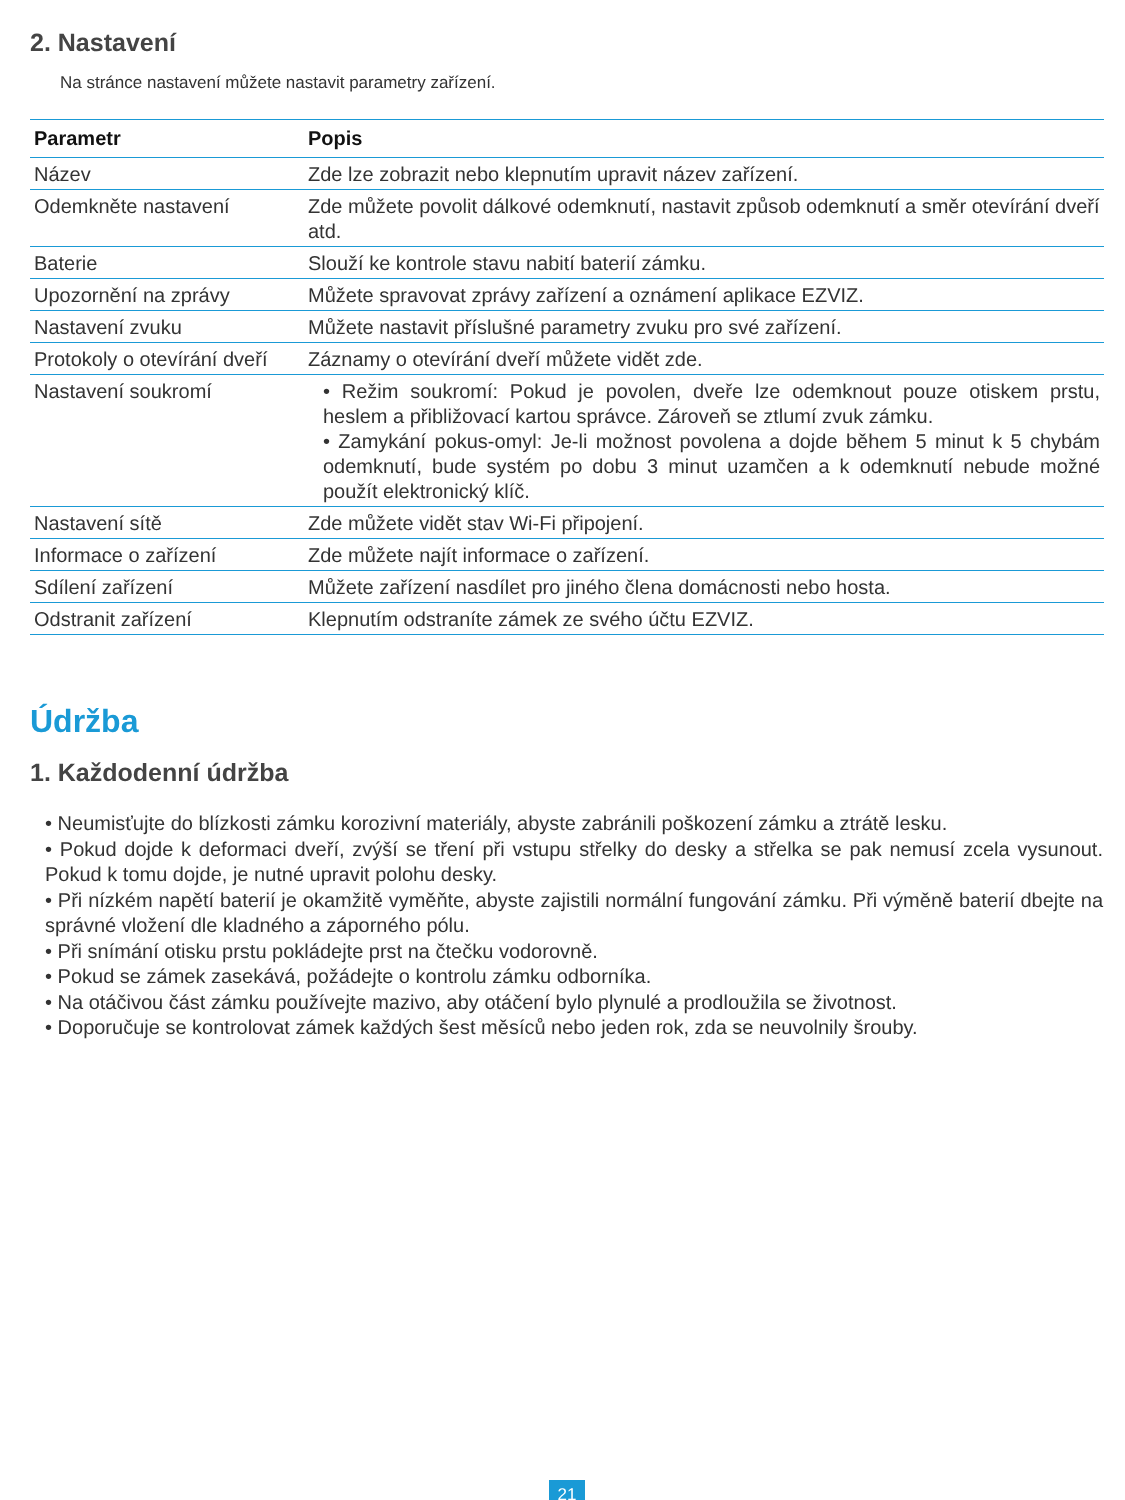2. Nastavení
Na stránce nastavení můžete nastavit parametry zařízení.
| Parametr | Popis |
| --- | --- |
| Název | Zde lze zobrazit nebo klepnutím upravit název zařízení. |
| Odemkněte nastavení | Zde můžete povolit dálkové odemknutí, nastavit způsob odemknutí a směr otevírání dveří atd. |
| Baterie | Slouží ke kontrole stavu nabití baterií zámku. |
| Upozornění na zprávy | Můžete spravovat zprávy zařízení a oznámení aplikace EZVIZ. |
| Nastavení zvuku | Můžete nastavit příslušné parametry zvuku pro své zařízení. |
| Protokoly o otevírání dveří | Záznamy o otevírání dveří můžete vidět zde. |
| Nastavení soukromí | • Režim soukromí: Pokud je povolen, dveře lze odemknout pouze otiskem prstu, heslem a přibližovací kartou správce. Zároveň se ztlumí zvuk zámku. • Zamykání pokus-omyl: Je-li možnost povolena a dojde během 5 minut k 5 chybám odemknutí, bude systém po dobu 3 minut uzamčen a k odemknutí nebude možné použít elektronický klíč. |
| Nastavení sítě | Zde můžete vidět stav Wi-Fi připojení. |
| Informace o zařízení | Zde můžete najít informace o zařízení. |
| Sdílení zařízení | Můžete zařízení nasdílet pro jiného člena domácnosti nebo hosta. |
| Odstranit zařízení | Klepnutím odstraníte zámek ze svého účtu EZVIZ. |
Údržba
1. Každodenní údržba
• Neumisťujte do blízkosti zámku korozivní materiály, abyste zabránili poškození zámku a ztrátě lesku.
• Pokud dojde k deformaci dveří, zvýší se tření při vstupu střelky do desky a střelka se pak nemusí zcela vysunout. Pokud k tomu dojde, je nutné upravit polohu desky.
• Při nízkém napětí baterií je okamžitě vyměňte, abyste zajistili normální fungování zámku. Při výměně baterií dbejte na správné vložení dle kladného a záporného pólu.
• Při snímání otisku prstu pokládejte prst na čtečku vodorovně.
• Pokud se zámek zasekává, požádejte o kontrolu zámku odborníka.
• Na otáčivou část zámku používejte mazivo, aby otáčení bylo plynulé a prodloužila se životnost.
• Doporučuje se kontrolovat zámek každých šest měsíců nebo jeden rok, zda se neuvolnily šrouby.
21